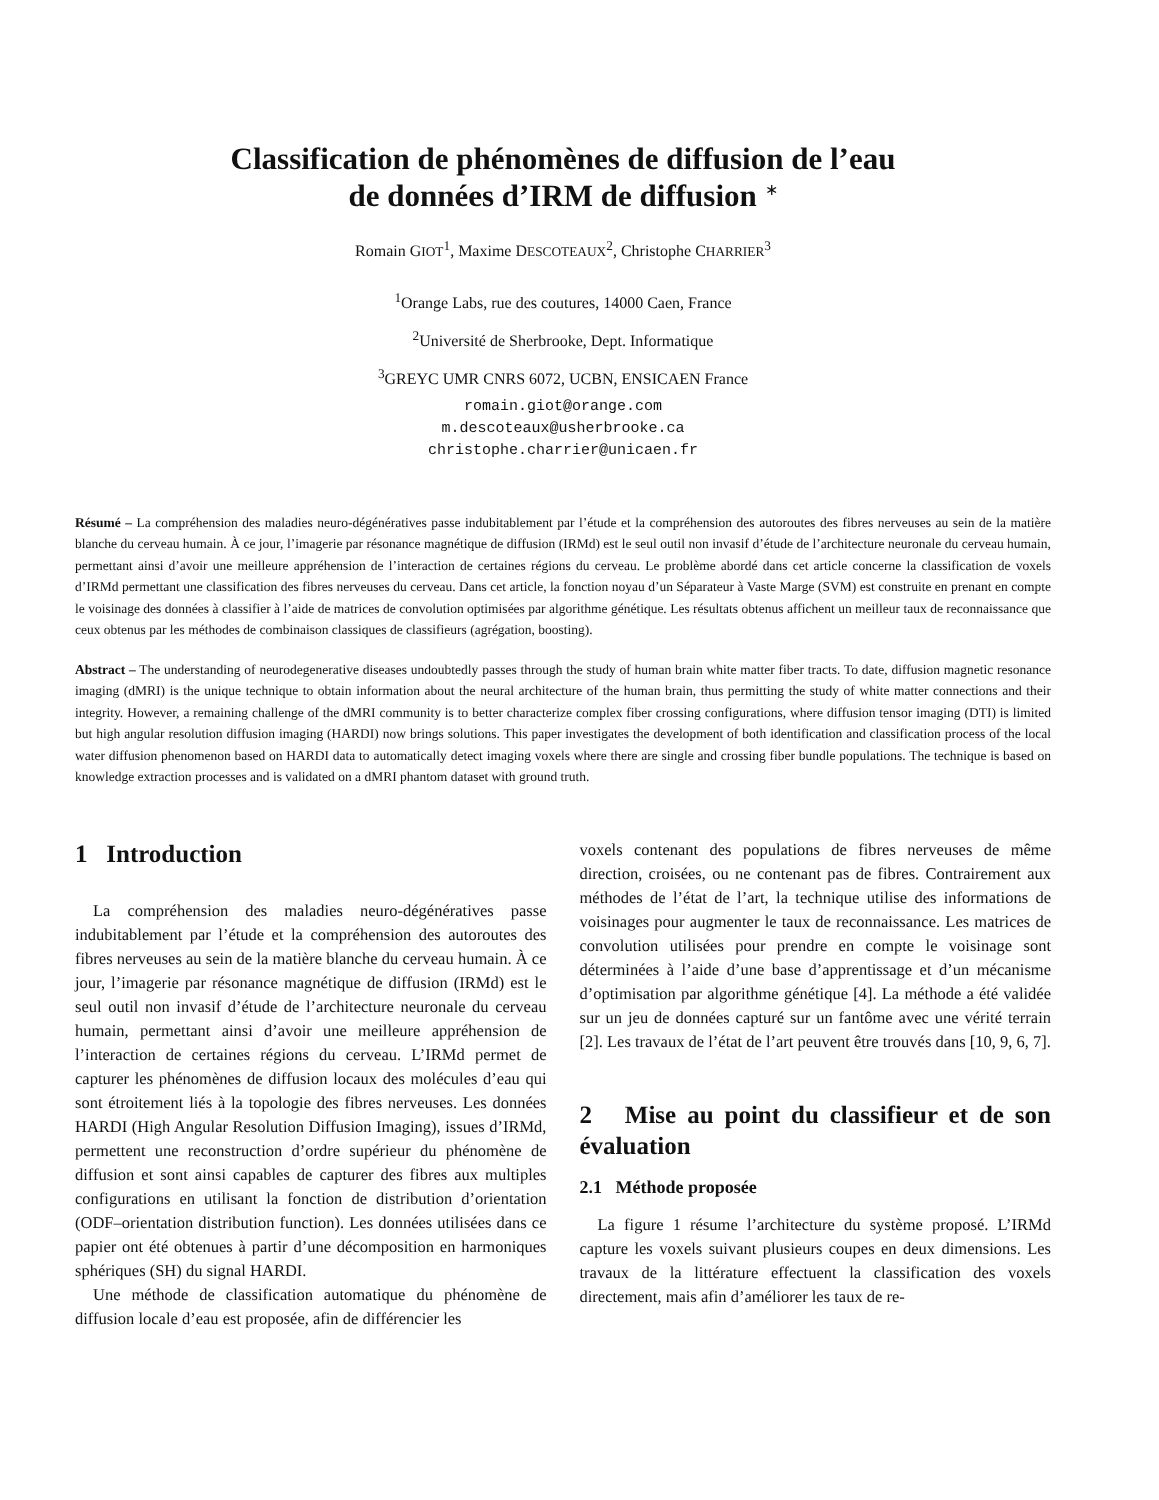Classification de phénomènes de diffusion de l’eau
de données d’IRM de diffusion <sup>∗</sup>
Romain GIOT<sup>1</sup>, Maxime DESCOTEAUX<sup>2</sup>, Christophe CHARRIER<sup>3</sup>
<sup>1</sup> Orange Labs, rue des coutures, 14000 Caen, France
<sup>2</sup> Université de Sherbrooke, Dept. Informatique
<sup>3</sup> GREYC UMR CNRS 6072, UCBN, ENSICAEN France
romain.giot@orange.com
m.descoteaux@usherbrooke.ca
christophe.charrier@unicaen.fr
Résumé – La compréhension des maladies neuro-dégénératives passe indubitablement par l’étude et la compréhension des autoroutes des fibres nerveuses au sein de la matière blanche du cerveau humain. À ce jour, l’imagerie par résonance magnétique de diffusion (IRMd) est le seul outil non invasif d’étude de l’architecture neuronale du cerveau humain, permettant ainsi d’avoir une meilleure appréhension de l’interaction de certaines régions du cerveau. Le problème abordé dans cet article concerne la classification de voxels d’IRMd permettant une classification des fibres nerveuses du cerveau. Dans cet article, la fonction noyau d’un Séparateur à Vaste Marge (SVM) est construite en prenant en compte le voisinage des données à classifier à l’aide de matrices de convolution optimisées par algorithme génétique. Les résultats obtenus affichent un meilleur taux de reconnaissance que ceux obtenus par les méthodes de combinaison classiques de classifieurs (agrégation, boosting).
Abstract – The understanding of neurodegenerative diseases undoubtedly passes through the study of human brain white matter fiber tracts. To date, diffusion magnetic resonance imaging (dMRI) is the unique technique to obtain information about the neural architecture of the human brain, thus permitting the study of white matter connections and their integrity. However, a remaining challenge of the dMRI community is to better characterize complex fiber crossing configurations, where diffusion tensor imaging (DTI) is limited but high angular resolution diffusion imaging (HARDI) now brings solutions. This paper investigates the development of both identification and classification process of the local water diffusion phenomenon based on HARDI data to automatically detect imaging voxels where there are single and crossing fiber bundle populations. The technique is based on knowledge extraction processes and is validated on a dMRI phantom dataset with ground truth.
1 Introduction
La compréhension des maladies neuro-dégénératives passe indubitablement par l’étude et la compréhension des autoroutes des fibres nerveuses au sein de la matière blanche du cerveau humain. À ce jour, l’imagerie par résonance magnétique de diffusion (IRMd) est le seul outil non invasif d’étude de l’architecture neuronale du cerveau humain, permettant ainsi d’avoir une meilleure appréhension de l’interaction de certaines régions du cerveau. L’IRMd permet de capturer les phénomènes de diffusion locaux des molécules d’eau qui sont étroitement liés à la topologie des fibres nerveuses. Les données HARDI (High Angular Resolution Diffusion Imaging), issues d’IRMd, permettent une reconstruction d’ordre supérieur du phénomène de diffusion et sont ainsi capables de capturer des fibres aux multiples configurations en utilisant la fonction de distribution d’orientation (ODF–orientation distribution function). Les données utilisées dans ce papier ont été obtenues à partir d’une décomposition en harmoniques sphériques (SH) du signal HARDI.
Une méthode de classification automatique du phénomène de diffusion locale d’eau est proposée, afin de différencier les
voxels contenant des populations de fibres nerveuses de même direction, croisées, ou ne contenant pas de fibres. Contrairement aux méthodes de l’état de l’art, la technique utilise des informations de voisinages pour augmenter le taux de reconnaissance. Les matrices de convolution utilisées pour prendre en compte le voisinage sont déterminées à l’aide d’une base d’apprentissage et d’un mécanisme d’optimisation par algorithme génétique [4]. La méthode a été validée sur un jeu de données capturé sur un fantôme avec une vérité terrain [2]. Les travaux de l’état de l’art peuvent être trouvés dans [10, 9, 6, 7].
2 Mise au point du classifieur et de son évaluation
2.1 Méthode proposée
La figure 1 résume l’architecture du système proposé. L’IRMd capture les voxels suivant plusieurs coupes en deux dimensions. Les travaux de la littérature effectuent la classification des voxels directement, mais afin d’améliorer les taux de re-